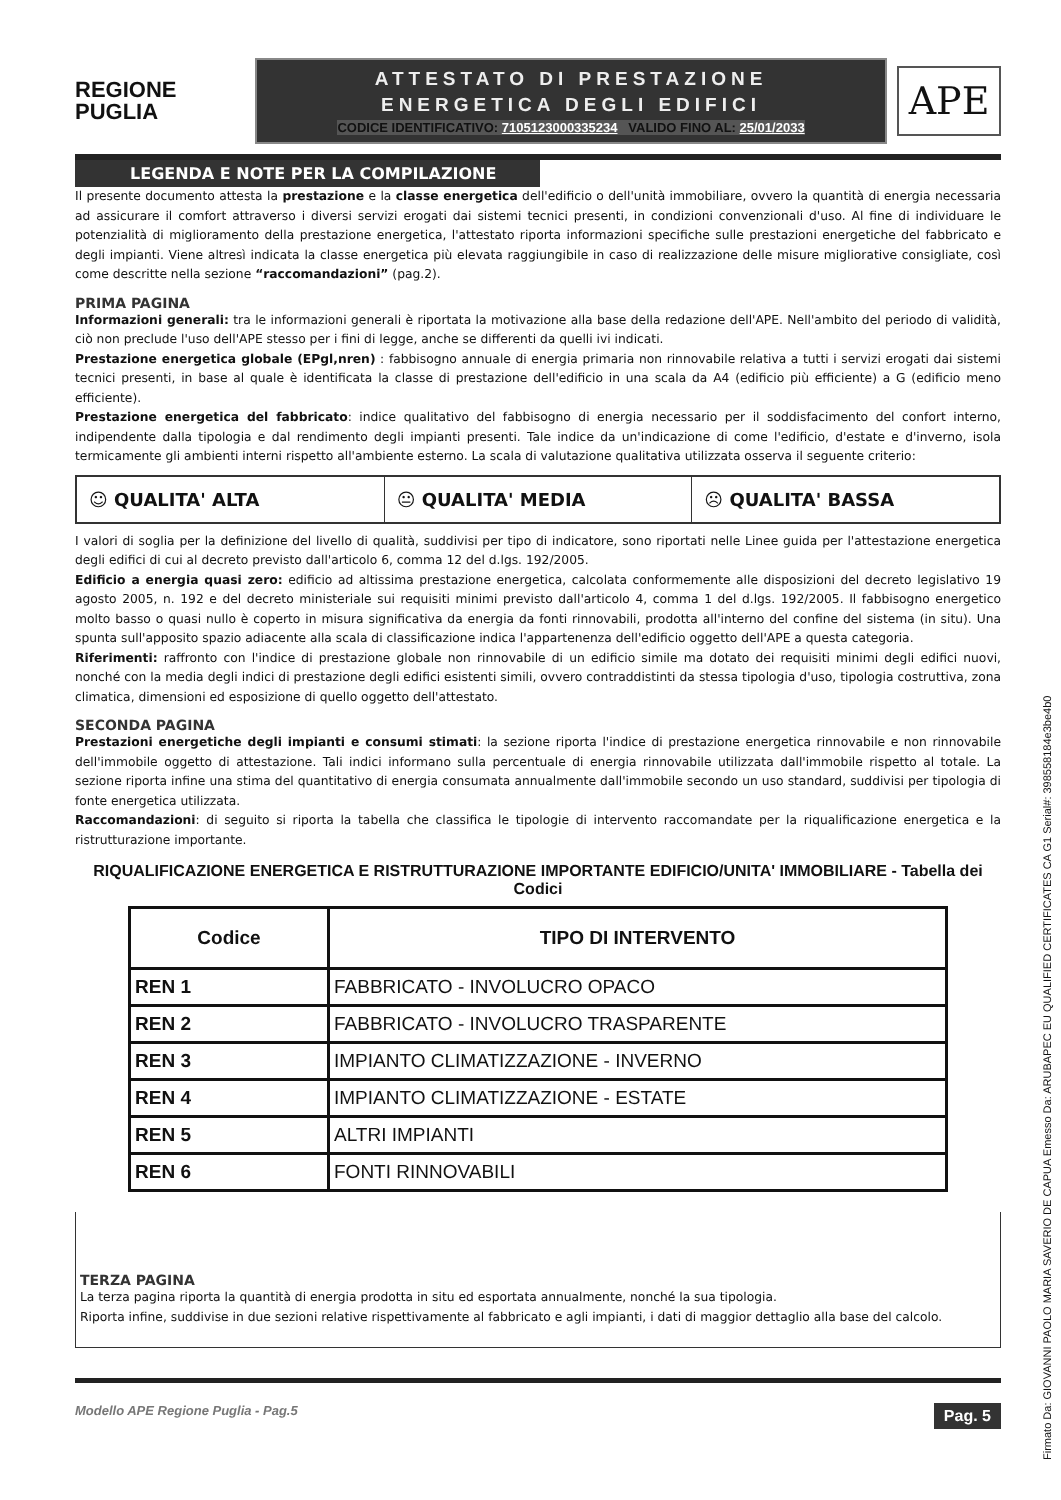REGIONE
PUGLIA
ATTESTATO DI PRESTAZIONE
ENERGETICA DEGLI EDIFICI
CODICE IDENTIFICATIVO: 7105123000335234 VALIDO FINO AL: 25/01/2033
APE
LEGENDA E NOTE PER LA COMPILAZIONE
Il presente documento attesta la prestazione e la classe energetica dell'edificio o dell'unità immobiliare, ovvero la quantità di energia necessaria ad assicurare il comfort attraverso i diversi servizi erogati dai sistemi tecnici presenti, in condizioni convenzionali d'uso. Al fine di individuare le potenzialità di miglioramento della prestazione energetica, l'attestato riporta informazioni specifiche sulle prestazioni energetiche del fabbricato e degli impianti. Viene altresì indicata la classe energetica più elevata raggiungibile in caso di realizzazione delle misure migliorative consigliate, così come descritte nella sezione “raccomandazioni” (pag.2).
PRIMA PAGINA
Informazioni generali: tra le informazioni generali è riportata la motivazione alla base della redazione dell'APE. Nell'ambito del periodo di validità, ciò non preclude l'uso dell'APE stesso per i fini di legge, anche se differenti da quelli ivi indicati.
Prestazione energetica globale (EPgl,nren) : fabbisogno annuale di energia primaria non rinnovabile relativa a tutti i servizi erogati dai sistemi tecnici presenti, in base al quale è identificata la classe di prestazione dell'edificio in una scala da A4 (edificio più efficiente) a G (edificio meno efficiente).
Prestazione energetica del fabbricato: indice qualitativo del fabbisogno di energia necessario per il soddisfacimento del confort interno, indipendente dalla tipologia e dal rendimento degli impianti presenti. Tale indice da un'indicazione di come l'edificio, d'estate e d'inverno, isola termicamente gli ambienti interni rispetto all'ambiente esterno. La scala di valutazione qualitativa utilizzata osserva il seguente criterio:
☺ QUALITA' ALTA 😐 QUALITA' MEDIA ☹ QUALITA' BASSA
I valori di soglia per la definizione del livello di qualità, suddivisi per tipo di indicatore, sono riportati nelle Linee guida per l'attestazione energetica degli edifici di cui al decreto previsto dall'articolo 6, comma 12 del d.lgs. 192/2005.
Edificio a energia quasi zero: edificio ad altissima prestazione energetica, calcolata conformemente alle disposizioni del decreto legislativo 19 agosto 2005, n. 192 e del decreto ministeriale sui requisiti minimi previsto dall'articolo 4, comma 1 del d.lgs. 192/2005. Il fabbisogno energetico molto basso o quasi nullo è coperto in misura significativa da energia da fonti rinnovabili, prodotta all'interno del confine del sistema (in situ). Una spunta sull'apposito spazio adiacente alla scala di classificazione indica l'appartenenza dell'edificio oggetto dell'APE a questa categoria.
Riferimenti: raffronto con l'indice di prestazione globale non rinnovabile di un edificio simile ma dotato dei requisiti minimi degli edifici nuovi, nonché con la media degli indici di prestazione degli edifici esistenti simili, ovvero contraddistinti da stessa tipologia d'uso, tipologia costruttiva, zona climatica, dimensioni ed esposizione di quello oggetto dell'attestato.
SECONDA PAGINA
Prestazioni energetiche degli impianti e consumi stimati: la sezione riporta l'indice di prestazione energetica rinnovabile e non rinnovabile dell'immobile oggetto di attestazione. Tali indici informano sulla percentuale di energia rinnovabile utilizzata dall'immobile rispetto al totale. La sezione riporta infine una stima del quantitativo di energia consumata annualmente dall'immobile secondo un uso standard, suddivisi per tipologia di fonte energetica utilizzata.
Raccomandazioni: di seguito si riporta la tabella che classifica le tipologie di intervento raccomandate per la riqualificazione energetica e la ristrutturazione importante.
RIQUALIFICAZIONE ENERGETICA E RISTRUTTURAZIONE IMPORTANTE EDIFICIO/UNITA' IMMOBILIARE - Tabella dei Codici
| Codice | TIPO DI INTERVENTO |
| --- | --- |
| REN 1 | FABBRICATO - INVOLUCRO OPACO |
| REN 2 | FABBRICATO - INVOLUCRO TRASPARENTE |
| REN 3 | IMPIANTO CLIMATIZZAZIONE - INVERNO |
| REN 4 | IMPIANTO CLIMATIZZAZIONE - ESTATE |
| REN 5 | ALTRI IMPIANTI |
| REN 6 | FONTI RINNOVABILI |
TERZA PAGINA
La terza pagina riporta la quantità di energia prodotta in situ ed esportata annualmente, nonché la sua tipologia.
Riporta infine, suddivise in due sezioni relative rispettivamente al fabbricato e agli impianti, i dati di maggior dettaglio alla base del calcolo.
Modello APE Regione Puglia - Pag.5 Pag. 5
Firmato Da: GIOVANNI PAOLO MARIA SAVERIO DE CAPUA Emesso Da: ARUBAPEC EU QUALIFIED CERTIFICATES CA G1 Serial#: 398558184e3be4b0